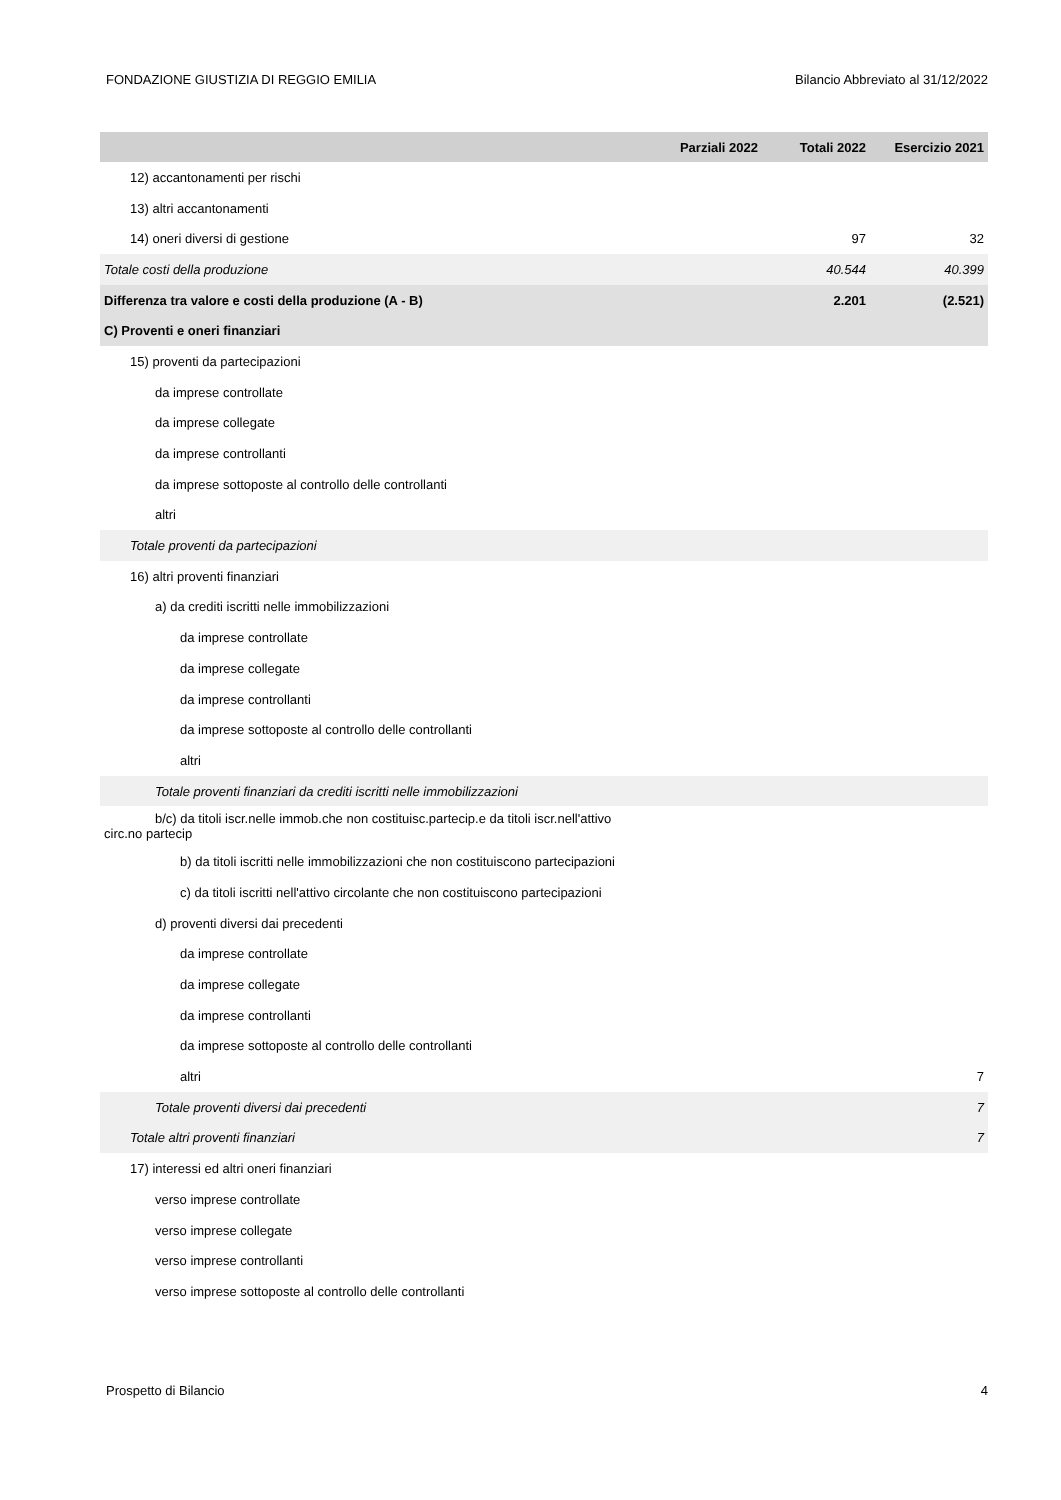FONDAZIONE GIUSTIZIA DI REGGIO EMILIA Bilancio Abbreviato al 31/12/2022
| | Parziali 2022 | Totali 2022 | Esercizio 2021 |
| --- | --- | --- | --- |
| 12) accantonamenti per rischi | | | |
| 13) altri accantonamenti | | | |
| 14) oneri diversi di gestione | | 97 | 32 |
| Totale costi della produzione | | 40.544 | 40.399 |
| Differenza tra valore e costi della produzione (A - B) | | 2.201 | (2.521) |
| C) Proventi e oneri finanziari | | | |
| 15) proventi da partecipazioni | | | |
| da imprese controllate | | | |
| da imprese collegate | | | |
| da imprese controllanti | | | |
| da imprese sottoposte al controllo delle controllanti | | | |
| altri | | | |
| Totale proventi da partecipazioni | | | |
| 16) altri proventi finanziari | | | |
| a) da crediti iscritti nelle immobilizzazioni | | | |
| da imprese controllate | | | |
| da imprese collegate | | | |
| da imprese controllanti | | | |
| da imprese sottoposte al controllo delle controllanti | | | |
| altri | | | |
| Totale proventi finanziari da crediti iscritti nelle immobilizzazioni | | | |
| b/c) da titoli iscr.nelle immob.che non costituisc.partecip.e da titoli iscr.nell'attivo circ.no partecip | | | |
| b) da titoli iscritti nelle immobilizzazioni che non costituiscono partecipazioni | | | |
| c) da titoli iscritti nell'attivo circolante che non costituiscono partecipazioni | | | |
| d) proventi diversi dai precedenti | | | |
| da imprese controllate | | | |
| da imprese collegate | | | |
| da imprese controllanti | | | |
| da imprese sottoposte al controllo delle controllanti | | | |
| altri | | | 7 |
| Totale proventi diversi dai precedenti | | | 7 |
| Totale altri proventi finanziari | | | 7 |
| 17) interessi ed altri oneri finanziari | | | |
| verso imprese controllate | | | |
| verso imprese collegate | | | |
| verso imprese controllanti | | | |
| verso imprese sottoposte al controllo delle controllanti | | | |
Prospetto di Bilancio 4